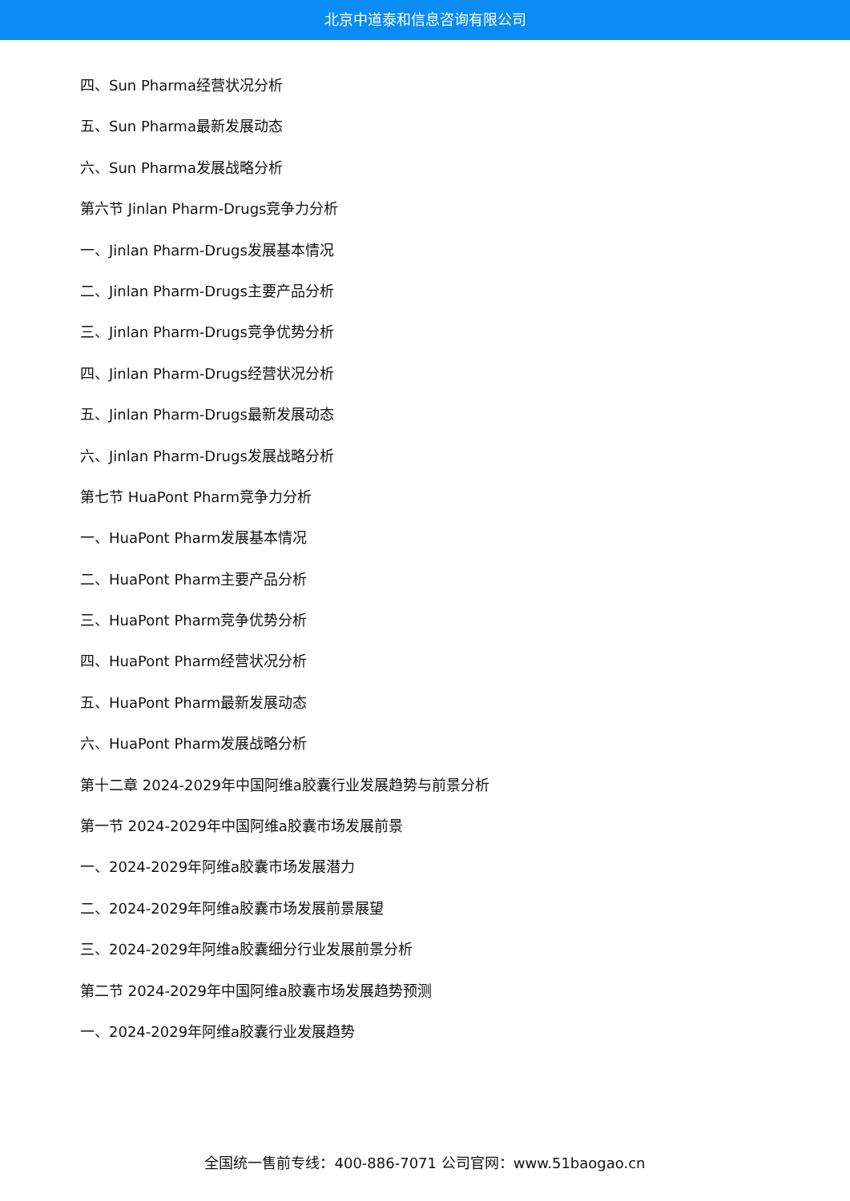北京中道泰和信息咨询有限公司
四、Sun Pharma经营状况分析
五、Sun Pharma最新发展动态
六、Sun Pharma发展战略分析
第六节 Jinlan Pharm-Drugs竞争力分析
一、Jinlan Pharm-Drugs发展基本情况
二、Jinlan Pharm-Drugs主要产品分析
三、Jinlan Pharm-Drugs竞争优势分析
四、Jinlan Pharm-Drugs经营状况分析
五、Jinlan Pharm-Drugs最新发展动态
六、Jinlan Pharm-Drugs发展战略分析
第七节 HuaPont Pharm竞争力分析
一、HuaPont Pharm发展基本情况
二、HuaPont Pharm主要产品分析
三、HuaPont Pharm竞争优势分析
四、HuaPont Pharm经营状况分析
五、HuaPont Pharm最新发展动态
六、HuaPont Pharm发展战略分析
第十二章 2024-2029年中国阿维a胶囊行业发展趋势与前景分析
第一节 2024-2029年中国阿维a胶囊市场发展前景
一、2024-2029年阿维a胶囊市场发展潜力
二、2024-2029年阿维a胶囊市场发展前景展望
三、2024-2029年阿维a胶囊细分行业发展前景分析
第二节 2024-2029年中国阿维a胶囊市场发展趋势预测
一、2024-2029年阿维a胶囊行业发展趋势
全国统一售前专线：400-886-7071 公司官网：www.51baogao.cn